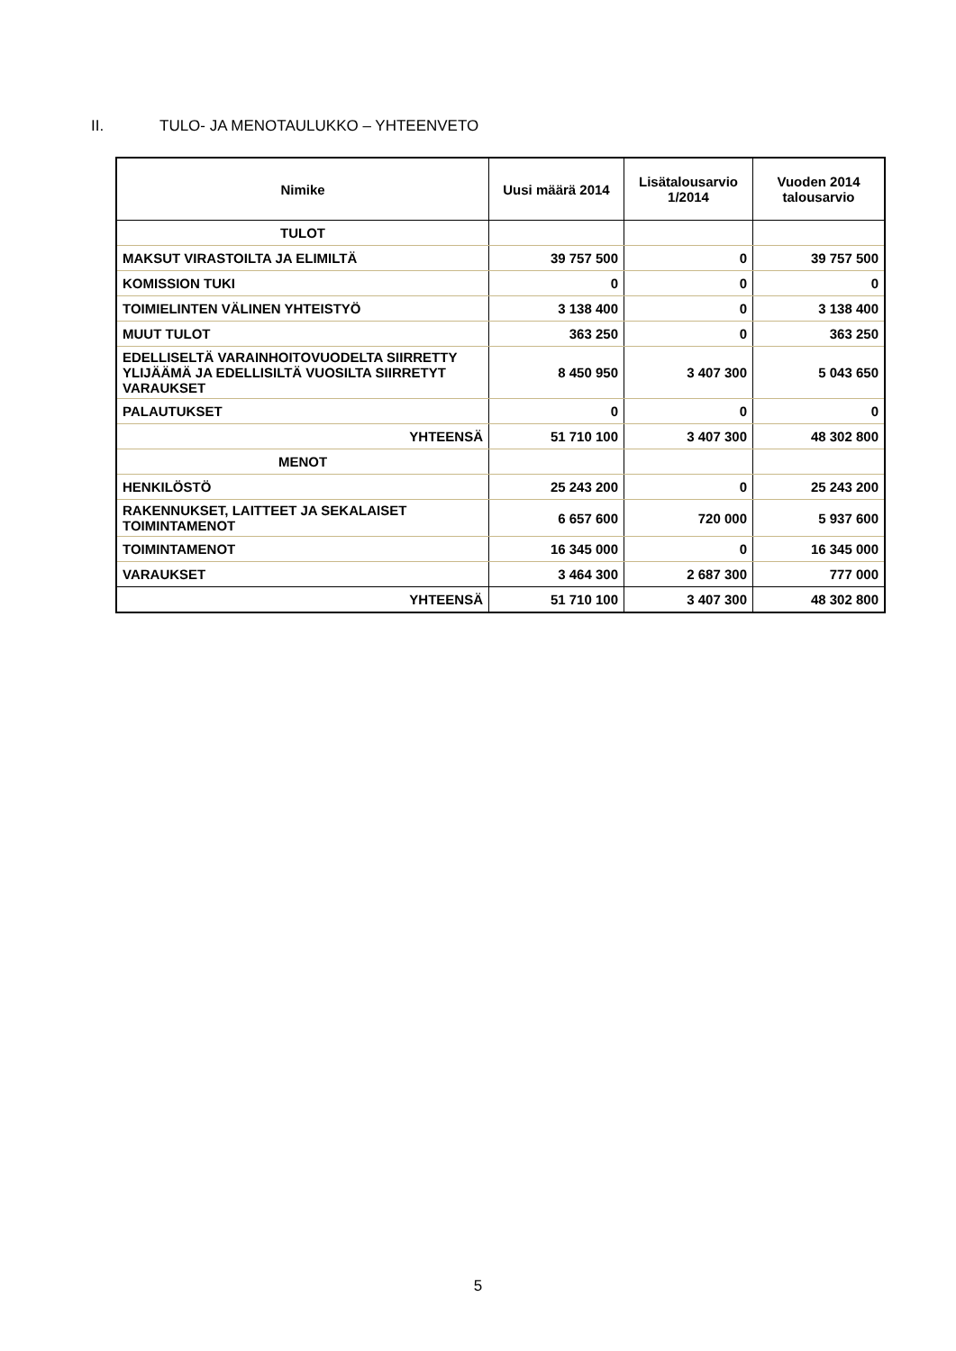II. TULO- JA MENOTAULUKKO – YHTEENVETO
| Nimike | Uusi määrä 2014 | Lisätalousarvio 1/2014 | Vuoden 2014 talousarvio |
| --- | --- | --- | --- |
| TULOT | | | |
| MAKSUT VIRASTOILTA JA ELIMILTÄ | 39 757 500 | 0 | 39 757 500 |
| KOMISSION TUKI | 0 | 0 | 0 |
| TOIMIELINTEN VÄLINEN YHTEISTYÖ | 3 138 400 | 0 | 3 138 400 |
| MUUT TULOT | 363 250 | 0 | 363 250 |
| EDELLISELTÄ VARAINHOITOVUODELTA SIIRRETTY YLIJÄÄMÄ JA EDELLISILTÄ VUOSILTA SIIRRETYT VARAUKSET | 8 450 950 | 3 407 300 | 5 043 650 |
| PALAUTUKSET | 0 | 0 | 0 |
| YHTEENSÄ | 51 710 100 | 3 407 300 | 48 302 800 |
| MENOT | | | |
| HENKILÖSTÖ | 25 243 200 | 0 | 25 243 200 |
| RAKENNUKSET, LAITTEET JA SEKALAISET TOIMINTAMENOT | 6 657 600 | 720 000 | 5 937 600 |
| TOIMINTAMENOT | 16 345 000 | 0 | 16 345 000 |
| VARAUKSET | 3 464 300 | 2 687 300 | 777 000 |
| YHTEENSÄ | 51 710 100 | 3 407 300 | 48 302 800 |
5